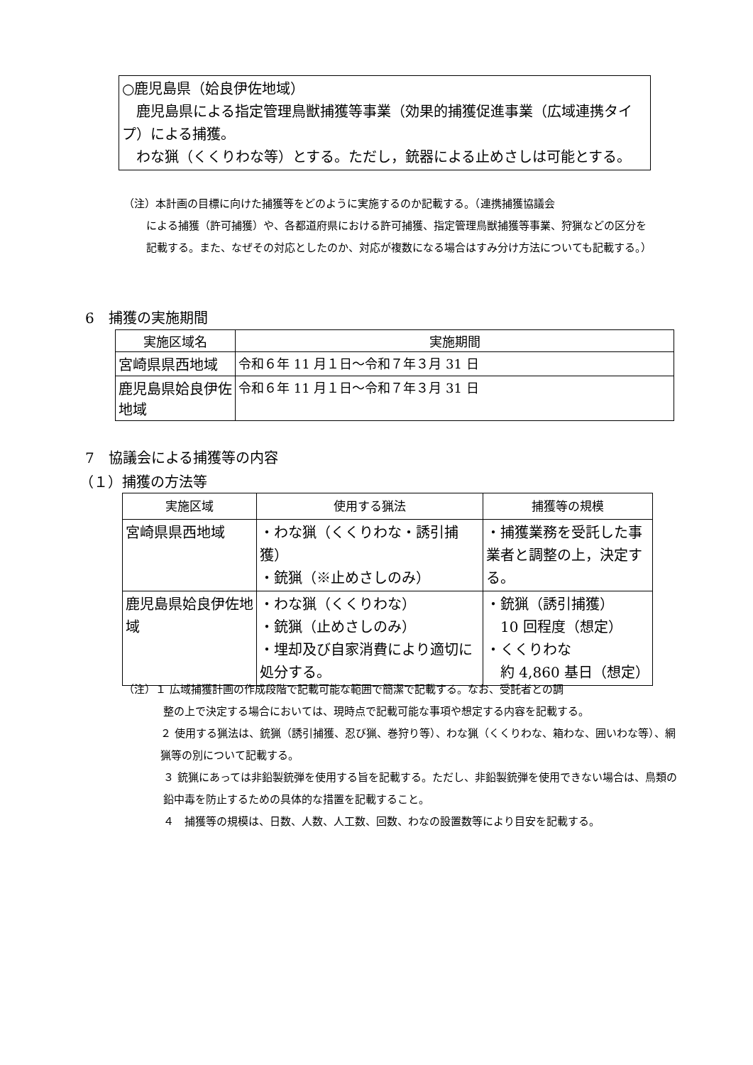○鹿児島県（姶良伊佐地域）
 鹿児島県による指定管理鳥獣捕獲等事業（効果的捕獲促進事業（広域連携タイプ）による捕獲。
 わな猟（くくりわな等）とする。ただし，銃器による止めさしは可能とする。
（注）本計画の目標に向けた捕獲等をどのように実施するのか記載する。（連携捕獲協議会
による捕獲（許可捕獲）や、各都道府県における許可捕獲、指定管理鳥獣捕獲等事業、狩猟などの区分を記載する。また、なぜその対応としたのか、対応が複数になる場合はすみ分け方法についても記載する。）
6 捕獲の実施期間
| 実施区域名 | 実施期間 |
| --- | --- |
| 宮崎県県西地域 | 令和６年 11 月１日～令和７年３月 31 日 |
| 鹿児島県姶良伊佐地域 | 令和６年 11 月１日～令和７年３月 31 日 |
7 協議会による捕獲等の内容
（１）捕獲の方法等
| 実施区域 | 使用する猟法 | 捕獲等の規模 |
| --- | --- | --- |
| 宮崎県県西地域 | ・わな猟（くくりわな・誘引捕獲） ・銃猟（※止めさしのみ） | ・捕獲業務を受託した事業者と調整の上，決定する。 |
| 鹿児島県姶良伊佐地域 | ・わな猟（くくりわな） ・銃猟（止めさしのみ） ・埋却及び自家消費により適切に処分する。 | ・銃猟（誘引捕獲） 10 回程度（想定） ・くくりわな 約 4,860 基日（想定） |
（注）１ 広域捕獲計画の作成段階で記載可能な範囲で簡潔で記載する。なお、受託者との調
整の上で決定する場合においては、現時点で記載可能な事項や想定する内容を記載する。
２ 使用する猟法は、銃猟（誘引捕獲、忍び猟、巻狩り等）、わな猟（くくりわな、箱わな、囲いわな等）、網猟等の別について記載する。
３ 銃猟にあっては非鉛製銃弾を使用する旨を記載する。ただし、非鉛製銃弾を使用できない場合は、鳥類の鉛中毒を防止するための具体的な措置を記載すること。
４ 捕獲等の規模は、日数、人数、人工数、回数、わなの設置数等により目安を記載する。